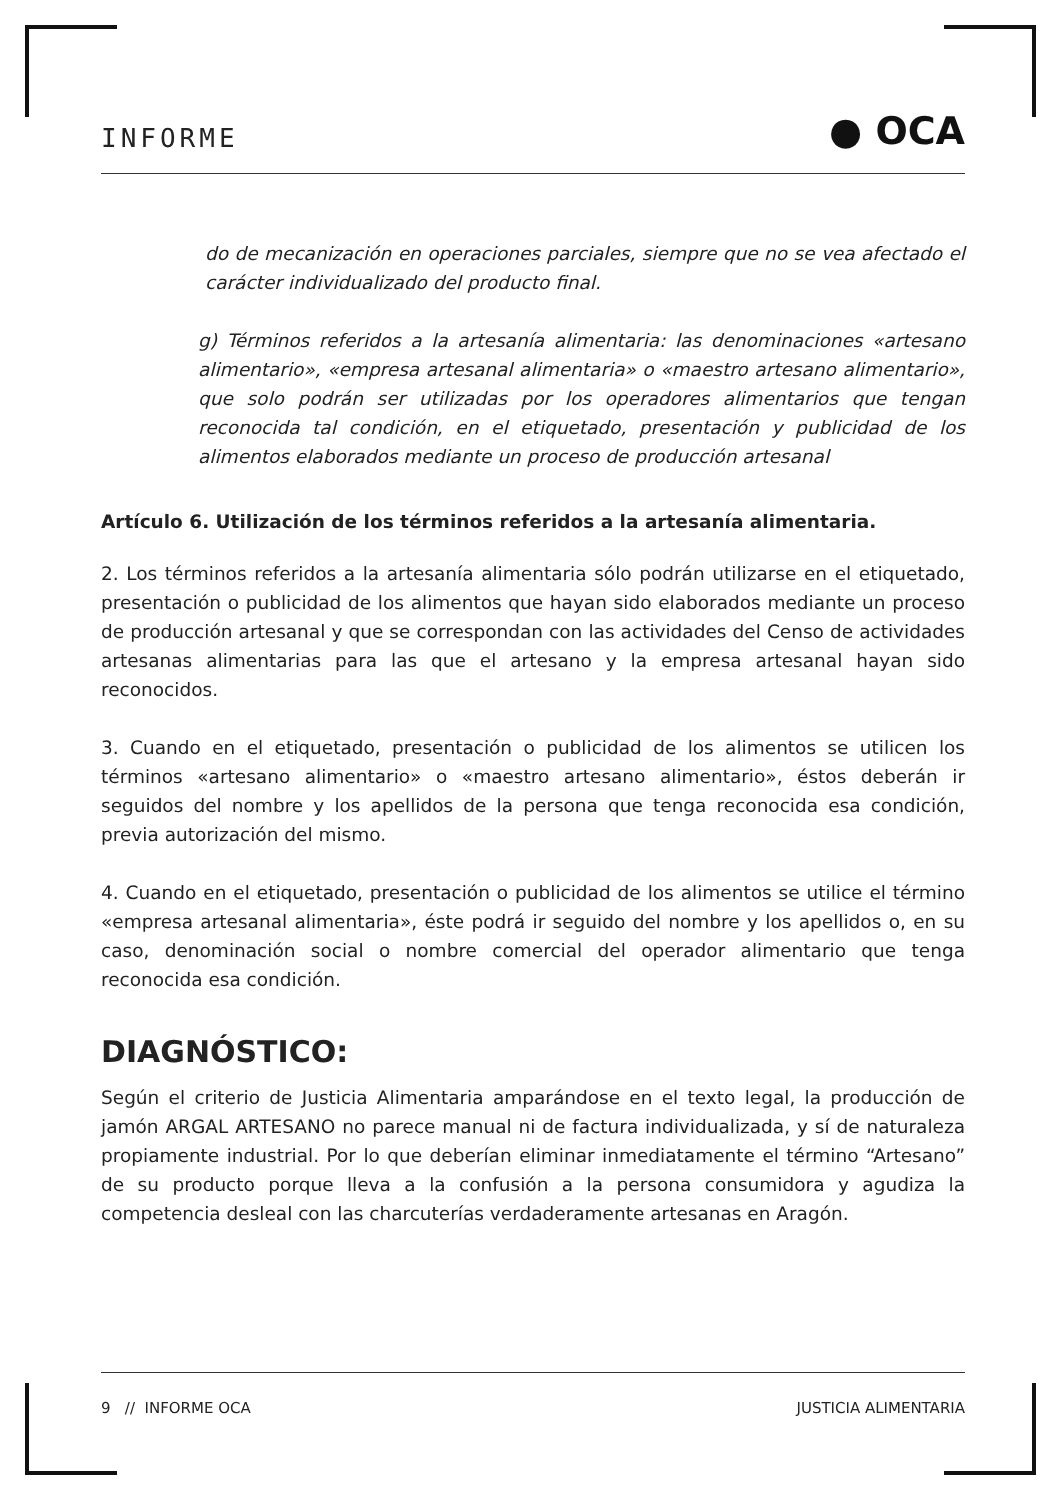INFORME ● OCA
do de mecanización en operaciones parciales, siempre que no se vea afectado el carácter individualizado del producto final.
g) Términos referidos a la artesanía alimentaria: las denominaciones «artesano alimentario», «empresa artesanal alimentaria» o «maestro artesano alimentario», que solo podrán ser utilizadas por los operadores alimentarios que tengan reconocida tal condición, en el etiquetado, presentación y publicidad de los alimentos elaborados mediante un proceso de producción artesanal
Artículo 6. Utilización de los términos referidos a la artesanía alimentaria.
2. Los términos referidos a la artesanía alimentaria sólo podrán utilizarse en el etiquetado, presentación o publicidad de los alimentos que hayan sido elaborados mediante un proceso de producción artesanal y que se correspondan con las actividades del Censo de actividades artesanas alimentarias para las que el artesano y la empresa artesanal hayan sido reconocidos.
3. Cuando en el etiquetado, presentación o publicidad de los alimentos se utilicen los términos «artesano alimentario» o «maestro artesano alimentario», éstos deberán ir seguidos del nombre y los apellidos de la persona que tenga reconocida esa condición, previa autorización del mismo.
4. Cuando en el etiquetado, presentación o publicidad de los alimentos se utilice el término «empresa artesanal alimentaria», éste podrá ir seguido del nombre y los apellidos o, en su caso, denominación social o nombre comercial del operador alimentario que tenga reconocida esa condición.
DIAGNÓSTICO:
Según el criterio de Justicia Alimentaria amparándose en el texto legal, la producción de jamón ARGAL ARTESANO no parece manual ni de factura individualizada, y sí de naturaleza propiamente industrial. Por lo que deberían eliminar inmediatamente el término “Artesano” de su producto porque lleva a la confusión a la persona consumidora y agudiza la competencia desleal con las charcuterías verdaderamente artesanas en Aragón.
9 // INFORME OCA JUSTICIA ALIMENTARIA